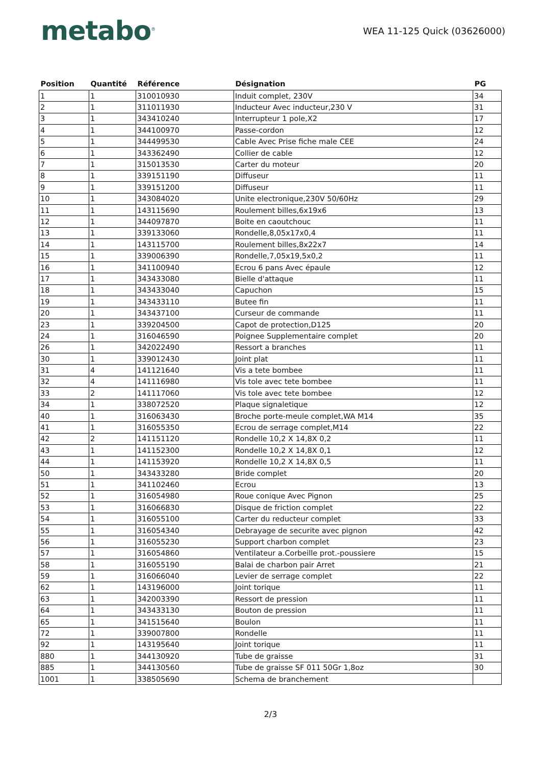metabo<sup>®</sup>
WEA 11-125 Quick (03626000)
| Position | Quantité | Référence | Désignation | PG |
| --- | --- | --- | --- | --- |
| 1 | 1 | 310010930 | Induit complet, 230V | 34 |
| 2 | 1 | 311011930 | Inducteur Avec inducteur,230 V | 31 |
| 3 | 1 | 343410240 | Interrupteur 1 pole,X2 | 17 |
| 4 | 1 | 344100970 | Passe-cordon | 12 |
| 5 | 1 | 344499530 | Cable Avec Prise fiche male CEE | 24 |
| 6 | 1 | 343362490 | Collier de cable | 12 |
| 7 | 1 | 315013530 | Carter du moteur | 20 |
| 8 | 1 | 339151190 | Diffuseur | 11 |
| 9 | 1 | 339151200 | Diffuseur | 11 |
| 10 | 1 | 343084020 | Unite electronique,230V 50/60Hz | 29 |
| 11 | 1 | 143115690 | Roulement billes,6x19x6 | 13 |
| 12 | 1 | 344097870 | Boite en caoutchouc | 11 |
| 13 | 1 | 339133060 | Rondelle,8,05x17x0,4 | 11 |
| 14 | 1 | 143115700 | Roulement billes,8x22x7 | 14 |
| 15 | 1 | 339006390 | Rondelle,7,05x19,5x0,2 | 11 |
| 16 | 1 | 341100940 | Ecrou 6 pans Avec épaule | 12 |
| 17 | 1 | 343433080 | Bielle d'attaque | 11 |
| 18 | 1 | 343433040 | Capuchon | 15 |
| 19 | 1 | 343433110 | Butee fin | 11 |
| 20 | 1 | 343437100 | Curseur de commande | 11 |
| 23 | 1 | 339204500 | Capot de protection,D125 | 20 |
| 24 | 1 | 316046590 | Poignee Supplementaire complet | 20 |
| 26 | 1 | 342022490 | Ressort a branches | 11 |
| 30 | 1 | 339012430 | Joint plat | 11 |
| 31 | 4 | 141121640 | Vis a tete bombee | 11 |
| 32 | 4 | 141116980 | Vis tole avec tete bombee | 11 |
| 33 | 2 | 141117060 | Vis tole avec tete bombee | 12 |
| 34 | 1 | 338072520 | Plaque signaletique | 12 |
| 40 | 1 | 316063430 | Broche porte-meule complet,WA M14 | 35 |
| 41 | 1 | 316055350 | Ecrou de serrage complet,M14 | 22 |
| 42 | 2 | 141151120 | Rondelle 10,2 X 14,8X 0,2 | 11 |
| 43 | 1 | 141152300 | Rondelle 10,2 X 14,8X 0,1 | 12 |
| 44 | 1 | 141153920 | Rondelle 10,2 X 14,8X 0,5 | 11 |
| 50 | 1 | 343433280 | Bride complet | 20 |
| 51 | 1 | 341102460 | Ecrou | 13 |
| 52 | 1 | 316054980 | Roue conique Avec Pignon | 25 |
| 53 | 1 | 316066830 | Disque de friction complet | 22 |
| 54 | 1 | 316055100 | Carter du reducteur complet | 33 |
| 55 | 1 | 316054340 | Debrayage de securite avec pignon | 42 |
| 56 | 1 | 316055230 | Support charbon complet | 23 |
| 57 | 1 | 316054860 | Ventilateur a.Corbeille prot.-poussiere | 15 |
| 58 | 1 | 316055190 | Balai de charbon pair Arret | 21 |
| 59 | 1 | 316066040 | Levier de serrage complet | 22 |
| 62 | 1 | 143196000 | Joint torique | 11 |
| 63 | 1 | 342003390 | Ressort de pression | 11 |
| 64 | 1 | 343433130 | Bouton de pression | 11 |
| 65 | 1 | 341515640 | Boulon | 11 |
| 72 | 1 | 339007800 | Rondelle | 11 |
| 92 | 1 | 143195640 | Joint torique | 11 |
| 880 | 1 | 344130920 | Tube de graisse | 31 |
| 885 | 1 | 344130560 | Tube de graisse SF 011 50Gr 1,8oz | 30 |
| 1001 | 1 | 338505690 | Schema de branchement | |
2/3